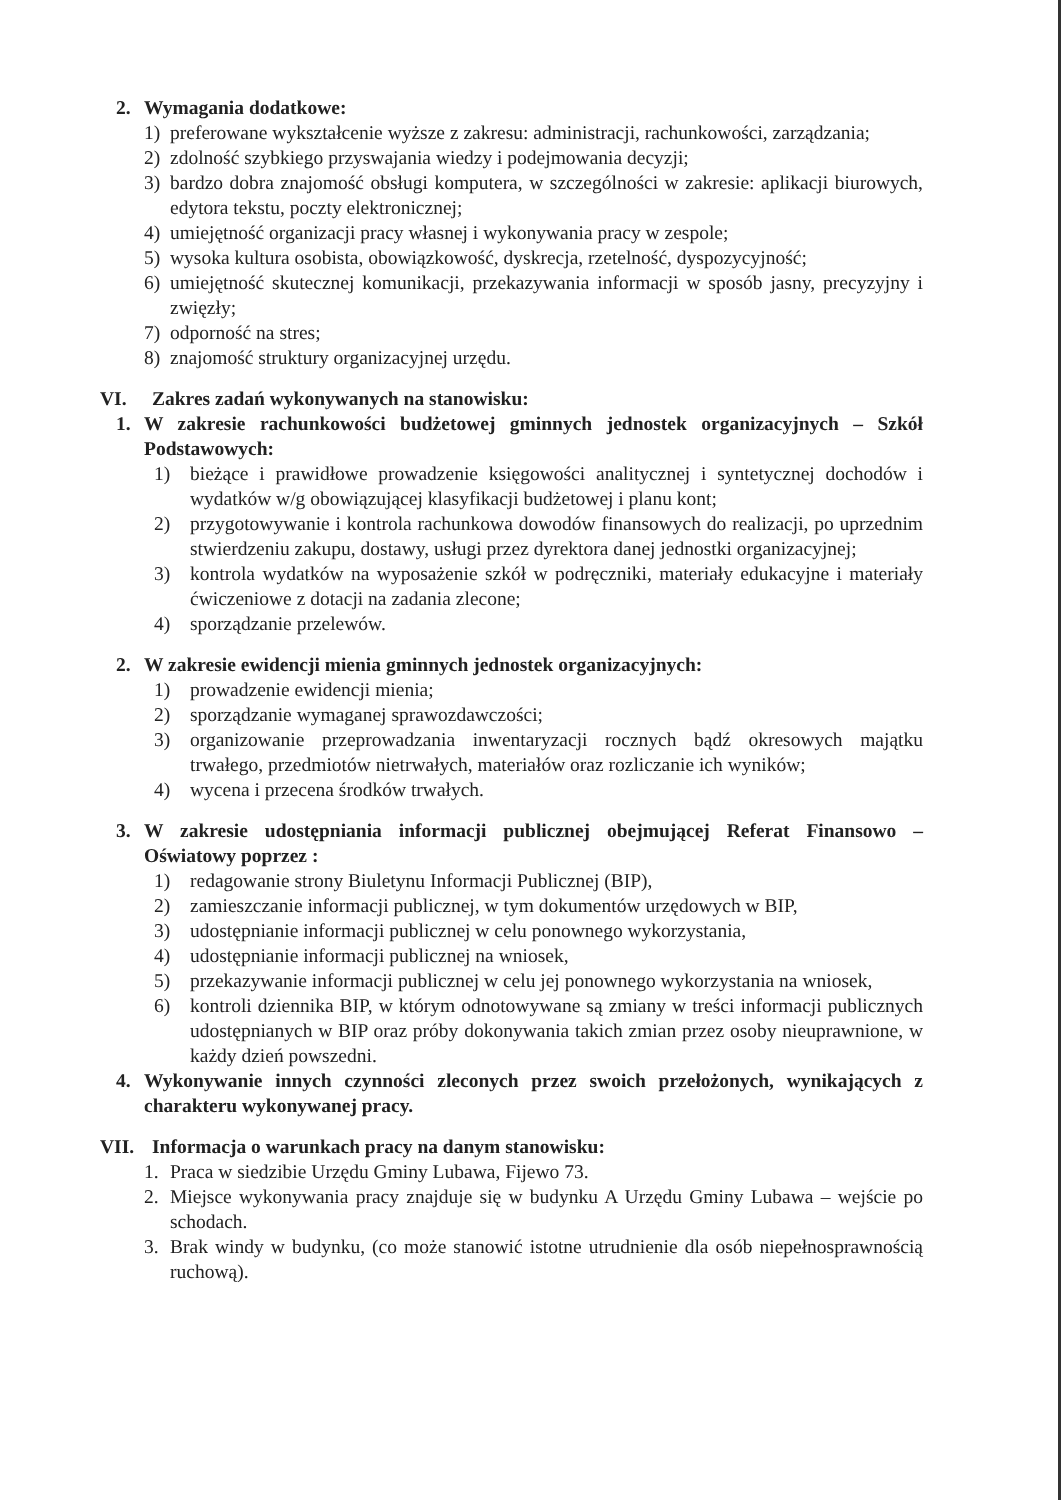2. Wymagania dodatkowe:
1) preferowane wykształcenie wyższe z zakresu: administracji, rachunkowości, zarządzania;
2) zdolność szybkiego przyswajania wiedzy i podejmowania decyzji;
3) bardzo dobra znajomość obsługi komputera, w szczególności w zakresie: aplikacji biurowych, edytora tekstu, poczty elektronicznej;
4) umiejętność organizacji pracy własnej i wykonywania pracy w zespole;
5) wysoka kultura osobista, obowiązkowość, dyskrecja, rzetelność, dyspozycyjność;
6) umiejętność skutecznej komunikacji, przekazywania informacji w sposób jasny, precyzyjny i zwięzły;
7) odporność na stres;
8) znajomość struktury organizacyjnej urzędu.
VI. Zakres zadań wykonywanych na stanowisku:
1. W zakresie rachunkowości budżetowej gminnych jednostek organizacyjnych – Szkół Podstawowych:
1) bieżące i prawidłowe prowadzenie księgowości analitycznej i syntetycznej dochodów i wydatków w/g obowiązującej klasyfikacji budżetowej i planu kont;
2) przygotowywanie i kontrola rachunkowa dowodów finansowych do realizacji, po uprzednim stwierdzeniu zakupu, dostawy, usługi przez dyrektora danej jednostki organizacyjnej;
3) kontrola wydatków na wyposażenie szkół w podręczniki, materiały edukacyjne i materiały ćwiczeniowe z dotacji na zadania zlecone;
4) sporządzanie przelewów.
2. W zakresie ewidencji mienia gminnych jednostek organizacyjnych:
1) prowadzenie ewidencji mienia;
2) sporządzanie wymaganej sprawozdawczości;
3) organizowanie przeprowadzania inwentaryzacji rocznych bądź okresowych majątku trwałego, przedmiotów nietrwałych, materiałów oraz rozliczanie ich wyników;
4) wycena i przecena środków trwałych.
3. W zakresie udostępniania informacji publicznej obejmującej Referat Finansowo – Oświatowy poprzez :
1) redagowanie strony Biuletynu Informacji Publicznej (BIP),
2) zamieszczanie informacji publicznej, w tym dokumentów urzędowych w BIP,
3) udostępnianie informacji publicznej w celu ponownego wykorzystania,
4) udostępnianie informacji publicznej na wniosek,
5) przekazywanie informacji publicznej w celu jej ponownego wykorzystania na wniosek,
6) kontroli dziennika BIP, w którym odnotowywane są zmiany w treści informacji publicznych udostępnianych w BIP oraz próby dokonywania takich zmian przez osoby nieuprawnione, w każdy dzień powszedni.
4. Wykonywanie innych czynności zleconych przez swoich przełożonych, wynikających z charakteru wykonywanej pracy.
VII. Informacja o warunkach pracy na danym stanowisku:
1. Praca w siedzibie Urzędu Gminy Lubawa, Fijewo 73.
2. Miejsce wykonywania pracy znajduje się w budynku A Urzędu Gminy Lubawa – wejście po schodach.
3. Brak windy w budynku, (co może stanowić istotne utrudnienie dla osób niepełnosprawnością ruchową).